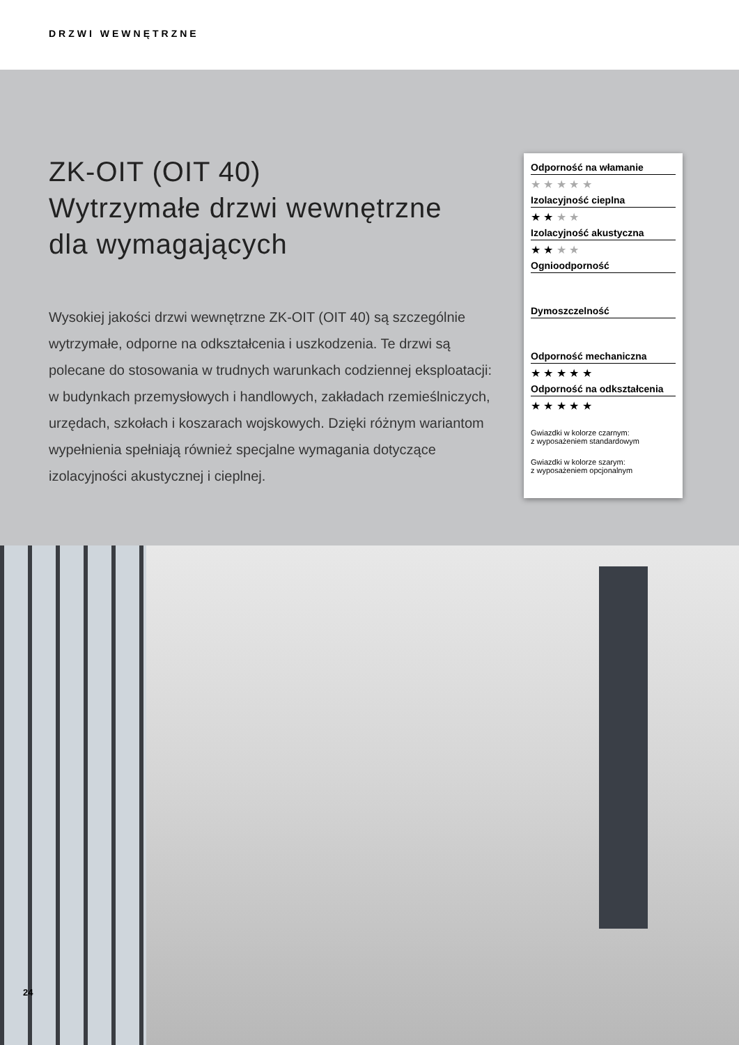DRZWI WEWNĘTRZNE
ZK-OIT (OIT 40)
Wytrzymałe drzwi wewnętrzne
dla wymagających
Wysokiej jakości drzwi wewnętrzne ZK-OIT (OIT 40) są szczególnie wytrzymałe, odporne na odkształcenia i uszkodzenia. Te drzwi są polecane do stosowania w trudnych warunkach codziennej eksploatacji: w budynkach przemysłowych i handlowych, zakładach rzemieślniczych, urzędach, szkołach i koszarach wojskowych. Dzięki różnym wariantom wypełnienia spełniają również specjalne wymagania dotyczące izolacyjności akustycznej i cieplnej.
Odporność na włamanie
★ ★ ★ ★ ★
Izolacyjność cieplna
★ ★ ★ ★
Izolacyjność akustyczna
★ ★ ★ ★
Ognioodporność
Dymoszczelność
Odporność mechaniczna
★ ★ ★ ★ ★
Odporność na odkształcenia
★ ★ ★ ★ ★
Gwiazdki w kolorze czarnym:
z wyposażeniem standardowym
Gwiazdki w kolorze szarym:
z wyposażeniem opcjonalnym
24